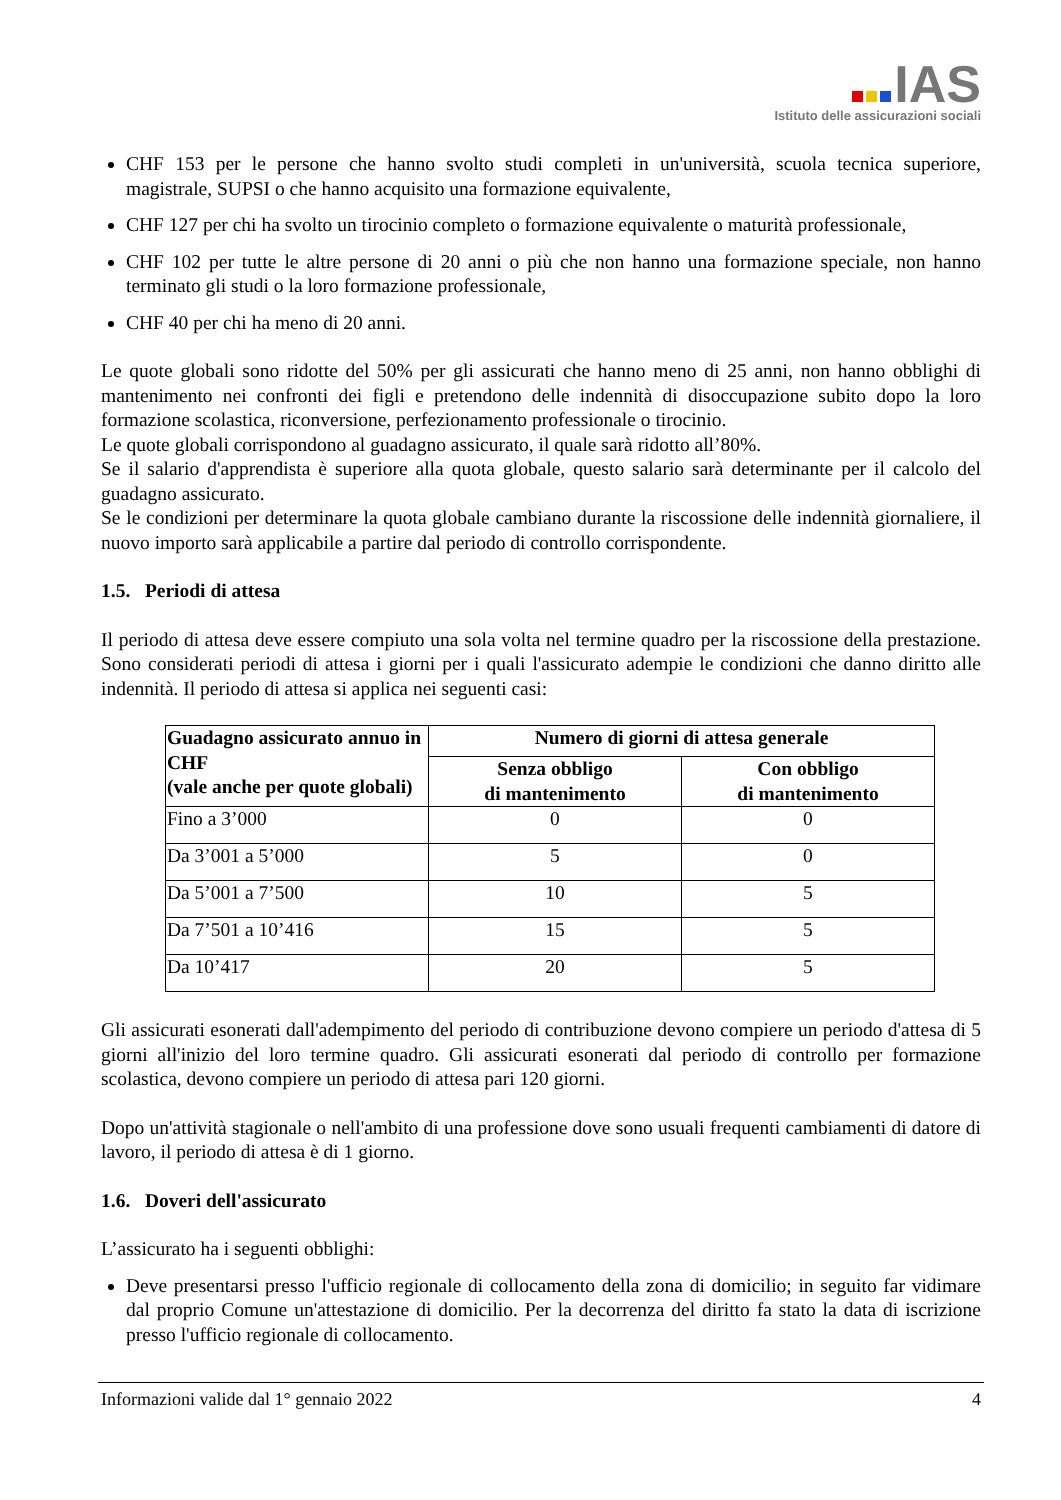IAS
Istituto delle assicurazioni sociali
CHF 153 per le persone che hanno svolto studi completi in un'università, scuola tecnica superiore, magistrale, SUPSI o che hanno acquisito una formazione equivalente,
CHF 127 per chi ha svolto un tirocinio completo o formazione equivalente o maturità professionale,
CHF 102 per tutte le altre persone di 20 anni o più che non hanno una formazione speciale, non hanno terminato gli studi o la loro formazione professionale,
CHF 40 per chi ha meno di 20 anni.
Le quote globali sono ridotte del 50% per gli assicurati che hanno meno di 25 anni, non hanno obblighi di mantenimento nei confronti dei figli e pretendono delle indennità di disoccupazione subito dopo la loro formazione scolastica, riconversione, perfezionamento professionale o tirocinio.
Le quote globali corrispondono al guadagno assicurato, il quale sarà ridotto all’80%.
Se il salario d'apprendista è superiore alla quota globale, questo salario sarà determinante per il calcolo del guadagno assicurato.
Se le condizioni per determinare la quota globale cambiano durante la riscossione delle indennità giornaliere, il nuovo importo sarà applicabile a partire dal periodo di controllo corrispondente.
1.5. Periodi di attesa
Il periodo di attesa deve essere compiuto una sola volta nel termine quadro per la riscossione della prestazione. Sono considerati periodi di attesa i giorni per i quali l'assicurato adempie le condizioni che danno diritto alle indennità. Il periodo di attesa si applica nei seguenti casi:
| Guadagno assicurato annuo in CHF (vale anche per quote globali) | Numero di giorni di attesa generale | |
| --- | --- | --- |
| | Senza obbligo di mantenimento | Con obbligo di mantenimento |
| Fino a 3’000 | 0 | 0 |
| Da 3’001 a 5’000 | 5 | 0 |
| Da 5’001 a 7’500 | 10 | 5 |
| Da 7’501 a 10’416 | 15 | 5 |
| Da 10’417 | 20 | 5 |
Gli assicurati esonerati dall'adempimento del periodo di contribuzione devono compiere un periodo d'attesa di 5 giorni all'inizio del loro termine quadro. Gli assicurati esonerati dal periodo di controllo per formazione scolastica, devono compiere un periodo di attesa pari 120 giorni.
Dopo un'attività stagionale o nell'ambito di una professione dove sono usuali frequenti cambiamenti di datore di lavoro, il periodo di attesa è di 1 giorno.
1.6. Doveri dell'assicurato
L’assicurato ha i seguenti obblighi:
Deve presentarsi presso l'ufficio regionale di collocamento della zona di domicilio; in seguito far vidimare dal proprio Comune un'attestazione di domicilio. Per la decorrenza del diritto fa stato la data di iscrizione presso l'ufficio regionale di collocamento.
Informazioni valide dal 1° gennaio 2022 4